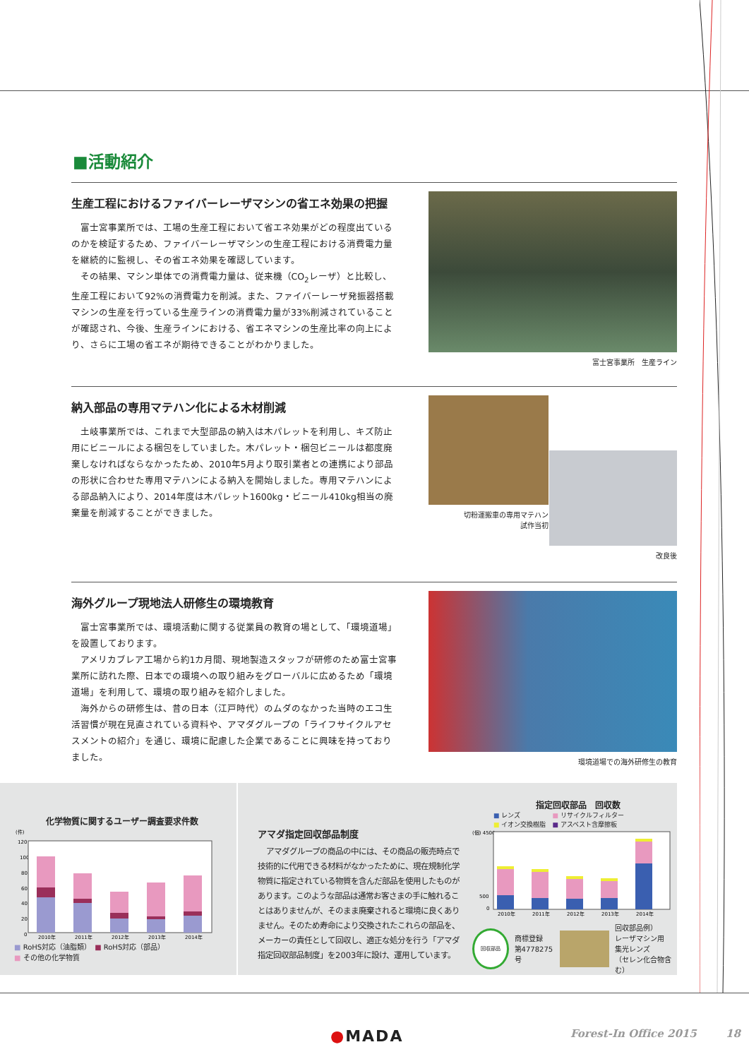■活動紹介
生産工程におけるファイバーレーザマシンの省エネ効果の把握
富士宮事業所では、工場の生産工程において省エネ効果がどの程度出ているのかを検証するため、ファイバーレーザマシンの生産工程における消費電力量を継続的に監視し、その省エネ効果を確認しています。
その結果、マシン単体での消費電力量は、従来機（CO<sub>2</sub>レーザ）と比較し、生産工程において92%の消費電力を削減。また、ファイバーレーザ発振器搭載マシンの生産を行っている生産ラインの消費電力量が33%削減されていることが確認され、今後、生産ラインにおける、省エネマシンの生産比率の向上により、さらに工場の省エネが期待できることがわかりました。
富士宮事業所　生産ライン
納入部品の専用マテハン化による木材削減
土岐事業所では、これまで大型部品の納入は木パレットを利用し、キズ防止用にビニールによる梱包をしていました。木パレット・梱包ビニールは都度廃棄しなければならなかったため、2010年5月より取引業者との連携により部品の形状に合わせた専用マテハンによる納入を開始しました。専用マテハンによる部品納入により、2014年度は木パレット1600kg・ビニール410kg相当の廃棄量を削減することができました。
切粉運搬車の専用マテハン
試作当初
改良後
海外グループ現地法人研修生の環境教育
富士宮事業所では、環境活動に関する従業員の教育の場として、「環境道場」を設置しております。
アメリカブレア工場から約1カ月間、現地製造スタッフが研修のため富士宮事業所に訪れた際、日本での環境への取り組みをグローバルに広めるため「環境道場」を利用して、環境の取り組みを紹介しました。
海外からの研修生は、昔の日本（江戸時代）のムダのなかった当時のエコ生活習慣が現在見直されている資料や、アマダグループの「ライフサイクルアセスメントの紹介」を通じ、環境に配慮した企業であることに興味を持っておりました。
環境道場での海外研修生の教育
化学物質に関するユーザー調査要求件数
(件)
120
100
80
60
40
20
0
2010年
2011年
2012年
2013年
2014年
■ RoHS対応（油脂類）　■ RoHS対応（部品）
■ その他の化学物質
アマダ指定回収部品制度
アマダグループの商品の中には、その商品の販売時点で技術的に代用できる材料がなかったために、現在規制化学物質に指定されている物質を含んだ部品を使用したものがあります。このような部品は通常お客さまの手に触れることはありませんが、そのまま廃棄されると環境に良くありません。そのため寿命により交換されたこれらの部品を、メーカーの責任として回収し、適正な処分を行う「アマダ指定回収部品制度」を2003年に設け、運用しています。
指定回収部品　回収数
■ レンズ　　　　　■ リサイクルフィルター
■ イオン交換樹脂　■ アスベスト含摩擦板
(個) 4500
500
0
2010年
2011年
2012年
2013年
2014年
回収部品
商標登録
第4778275号
回収部品例）
レーザマシン用
集光レンズ
（セレン化合物含む）
●MADA Forest-In Office 2015 18